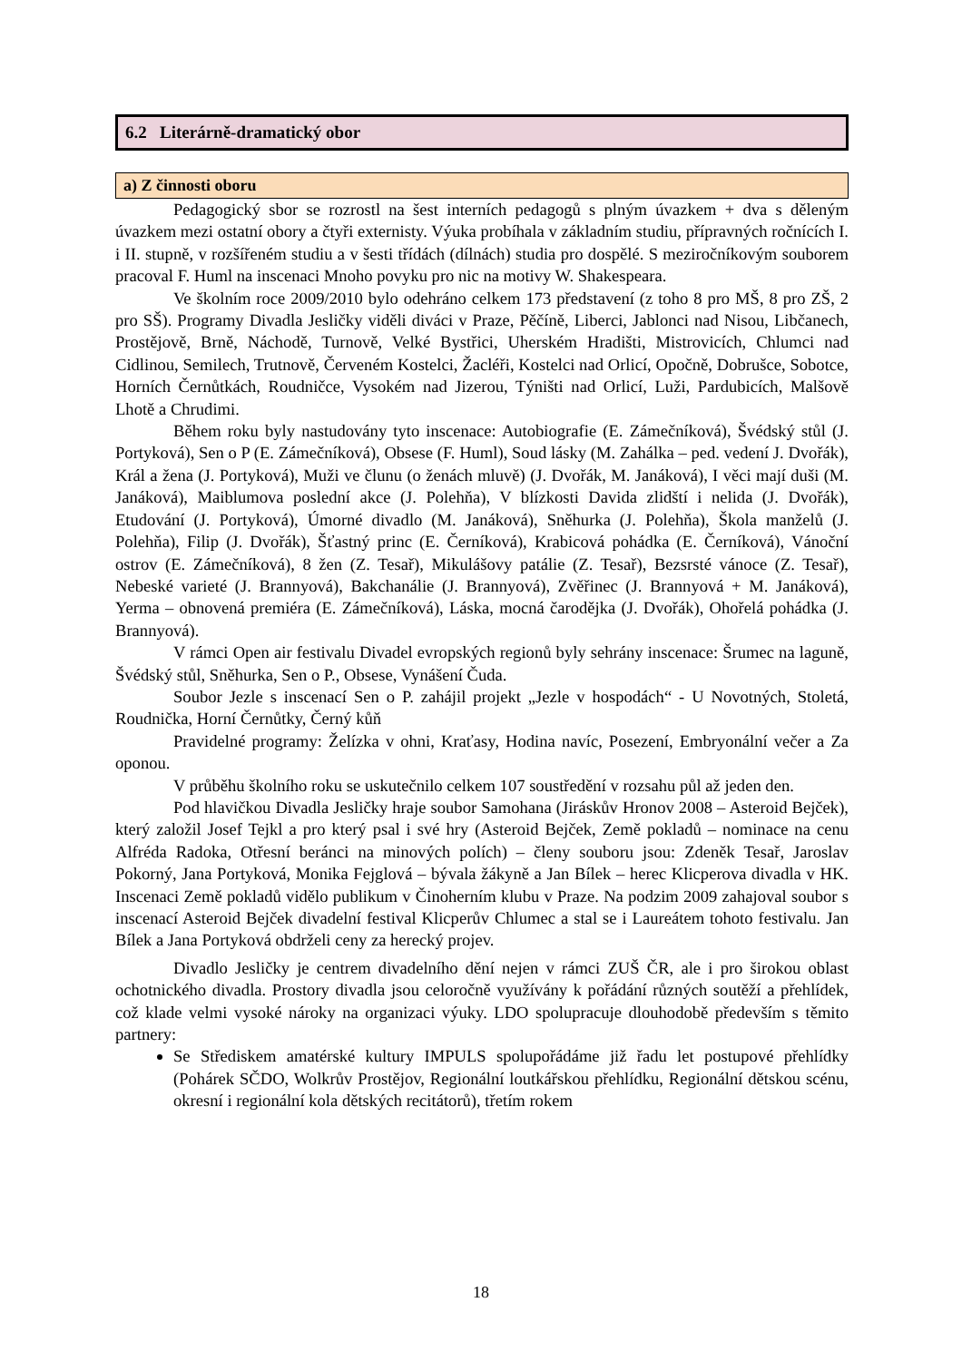6.2 Literárně-dramatický obor
a) Z činnosti oboru
Pedagogický sbor se rozrostl na šest interních pedagogů s plným úvazkem + dva s děleným úvazkem mezi ostatní obory a čtyři externisty. Výuka probíhala v základním studiu, přípravných ročnících I. i II. stupně, v rozšířeném studiu a v šesti třídách (dílnách) studia pro dospělé. S meziročníkovým souborem pracoval F. Huml na inscenaci Mnoho povyku pro nic na motivy W. Shakespeara.
Ve školním roce 2009/2010 bylo odehráno celkem 173 představení (z toho 8 pro MŠ, 8 pro ZŠ, 2 pro SŠ). Programy Divadla Jesličky viděli diváci v Praze, Pěčíně, Liberci, Jablonci nad Nisou, Libčanech, Prostějově, Brně, Náchodě, Turnově, Velké Bystřici, Uherském Hradišti, Mistrovicích, Chlumci nad Cidlinou, Semilech, Trutnově, Červeném Kostelci, Žacléři, Kostelci nad Orlicí, Opočně, Dobrušce, Sobotce, Horních Černůtkách, Roudničce, Vysokém nad Jizerou, Týništi nad Orlicí, Luži, Pardubicích, Malšově Lhotě a Chrudimi.
Během roku byly nastudovány tyto inscenace: Autobiografie (E. Zámečníková), Švédský stůl (J. Portyková), Sen o P (E. Zámečníková), Obsese (F. Huml), Soud lásky (M. Zahálka – ped. vedení J. Dvořák), Král a žena (J. Portyková), Muži ve člunu (o ženách mluvě) (J. Dvořák, M. Janáková), I věci mají duši (M. Janáková), Maiblumova poslední akce (J. Polehňa), V blízkosti Davida zlidští i nelida (J. Dvořák), Etudování (J. Portyková), Úmorné divadlo (M. Janáková), Sněhurka (J. Polehňa), Škola manželů (J. Polehňa), Filip (J. Dvořák), Šťastný princ (E. Černíková), Krabicová pohádka (E. Černíková), Vánoční ostrov (E. Zámečníková), 8 žen (Z. Tesař), Mikulášovy patálie (Z. Tesař), Bezsrsté vánoce (Z. Tesař), Nebeské varieté (J. Brannyová), Bakchanálie (J. Brannyová), Zvěřinec (J. Brannyová + M. Janáková), Yerma – obnovená premiéra (E. Zámečníková), Láska, mocná čarodějka (J. Dvořák), Ohořelá pohádka (J. Brannyová).
V rámci Open air festivalu Divadel evropských regionů byly sehrány inscenace: Šrumec na laguně, Švédský stůl, Sněhurka, Sen o P., Obsese, Vynášení Čuda.
Soubor Jezle s inscenací Sen o P. zahájil projekt „Jezle v hospodách“ - U Novotných, Stoletá, Roudnička, Horní Černůtky, Černý kůň
Pravidelné programy: Želízka v ohni, Kraťasy, Hodina navíc, Posezení, Embryonální večer a Za oponou.
V průběhu školního roku se uskutečnilo celkem 107 soustředění v rozsahu půl až jeden den.
Pod hlavičkou Divadla Jesličky hraje soubor Samohana (Jiráskův Hronov 2008 – Asteroid Bejček), který založil Josef Tejkl a pro který psal i své hry (Asteroid Bejček, Země pokladů – nominace na cenu Alfréda Radoka, Otřesní beránci na minových polích) – členy souboru jsou: Zdeněk Tesař, Jaroslav Pokorný, Jana Portyková, Monika Fejglová – bývala žákyně a Jan Bílek – herec Klicperova divadla v HK. Inscenaci Země pokladů vidělo publikum v Činoherním klubu v Praze. Na podzim 2009 zahajoval soubor s inscenací Asteroid Bejček divadelní festival Klicperův Chlumec a stal se i Laureátem tohoto festivalu. Jan Bílek a Jana Portyková obdrželi ceny za herecký projev.
Divadlo Jesličky je centrem divadelního dění nejen v rámci ZUŠ ČR, ale i pro širokou oblast ochotnického divadla. Prostory divadla jsou celoročně využívány k pořádání různých soutěží a přehlídek, což klade velmi vysoké nároky na organizaci výuky. LDO spolupracuje dlouhodobě především s těmito partnery:
Se Střediskem amatérské kultury IMPULS spolupořádáme již řadu let postupové přehlídky (Pohárek SČDO, Wolkrův Prostějov, Regionální loutkářskou přehlídku, Regionální dětskou scénu, okresní i regionální kola dětských recitátorů), třetím rokem
18